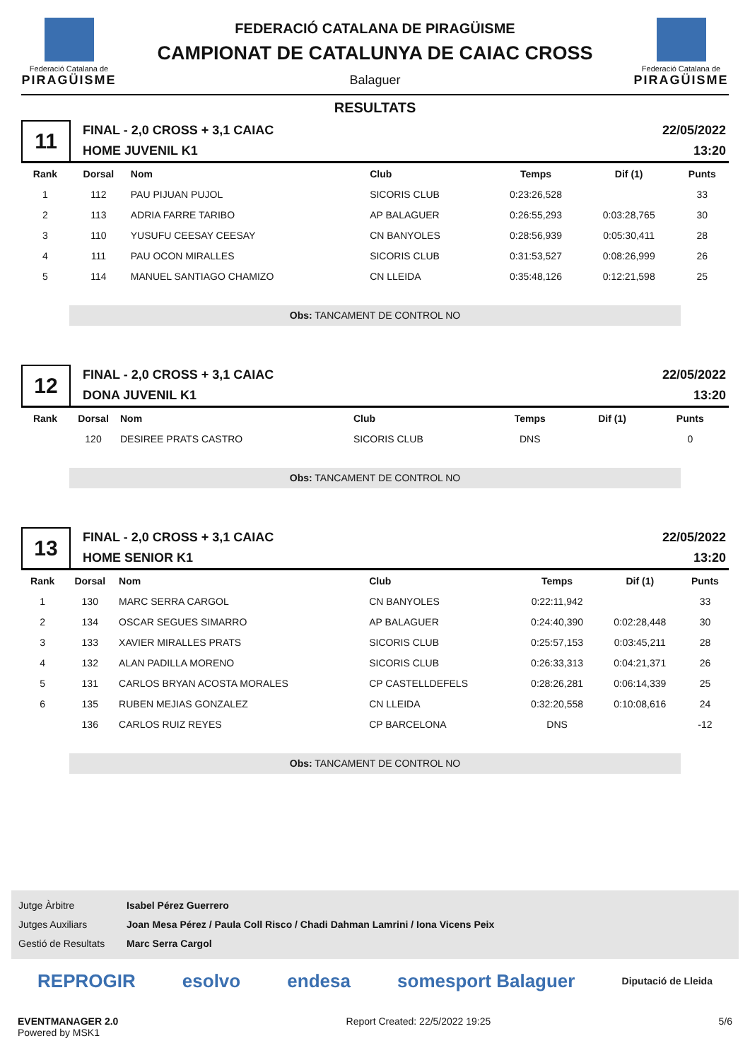Federació Catalana de
PIRAGÜISME
FEDERACIÓ CATALANA DE PIRAGÜISME
CAMPIONAT DE CATALUNYA DE CAIAC CROSS
Balaguer
Federació Catalana de
PIRAGÜISME
RESULTATS
11
FINAL - 2,0 CROSS + 3,1 CAIAC
HOME JUVENIL K1
22/05/2022
13:20
| Rank | Dorsal | Nom | Club | Temps | Dif (1) | Punts |
| --- | --- | --- | --- | --- | --- | --- |
| 1 | 112 | PAU PIJUAN PUJOL | SICORIS CLUB | 0:23:26,528 | | 33 |
| 2 | 113 | ADRIA FARRE TARIBO | AP BALAGUER | 0:26:55,293 | 0:03:28,765 | 30 |
| 3 | 110 | YUSUFU CEESAY CEESAY | CN BANYOLES | 0:28:56,939 | 0:05:30,411 | 28 |
| 4 | 111 | PAU OCON MIRALLES | SICORIS CLUB | 0:31:53,527 | 0:08:26,999 | 26 |
| 5 | 114 | MANUEL SANTIAGO CHAMIZO | CN LLEIDA | 0:35:48,126 | 0:12:21,598 | 25 |
Obs: TANCAMENT DE CONTROL NO
12
FINAL - 2,0 CROSS + 3,1 CAIAC
DONA JUVENIL K1
22/05/2022
13:20
| Rank | Dorsal | Nom | Club | Temps | Dif (1) | Punts |
| --- | --- | --- | --- | --- | --- | --- |
| | 120 | DESIREE PRATS CASTRO | SICORIS CLUB | DNS | | 0 |
Obs: TANCAMENT DE CONTROL NO
13
FINAL - 2,0 CROSS + 3,1 CAIAC
HOME SENIOR K1
22/05/2022
13:20
| Rank | Dorsal | Nom | Club | Temps | Dif (1) | Punts |
| --- | --- | --- | --- | --- | --- | --- |
| 1 | 130 | MARC SERRA CARGOL | CN BANYOLES | 0:22:11,942 | | 33 |
| 2 | 134 | OSCAR SEGUES SIMARRO | AP BALAGUER | 0:24:40,390 | 0:02:28,448 | 30 |
| 3 | 133 | XAVIER MIRALLES PRATS | SICORIS CLUB | 0:25:57,153 | 0:03:45,211 | 28 |
| 4 | 132 | ALAN PADILLA MORENO | SICORIS CLUB | 0:26:33,313 | 0:04:21,371 | 26 |
| 5 | 131 | CARLOS BRYAN ACOSTA MORALES | CP CASTELLDEFELS | 0:28:26,281 | 0:06:14,339 | 25 |
| 6 | 135 | RUBEN MEJIAS GONZALEZ | CN LLEIDA | 0:32:20,558 | 0:10:08,616 | 24 |
| | 136 | CARLOS RUIZ REYES | CP BARCELONA | DNS | | -12 |
Obs: TANCAMENT DE CONTROL NO
Jutge Àrbitre Isabel Pérez Guerrero
Jutges Auxiliars Joan Mesa Pérez / Paula Coll Risco / Chadi Dahman Lamrini / Iona Vicens Peix
Gestió de Resultats Marc Serra Cargol
REPROGIR esolvo endesa somesport Balaguer Diputació de Lleida
EVENTMANAGER 2.0
Powered by MSK1
Report Created: 22/5/2022 19:25
5/6